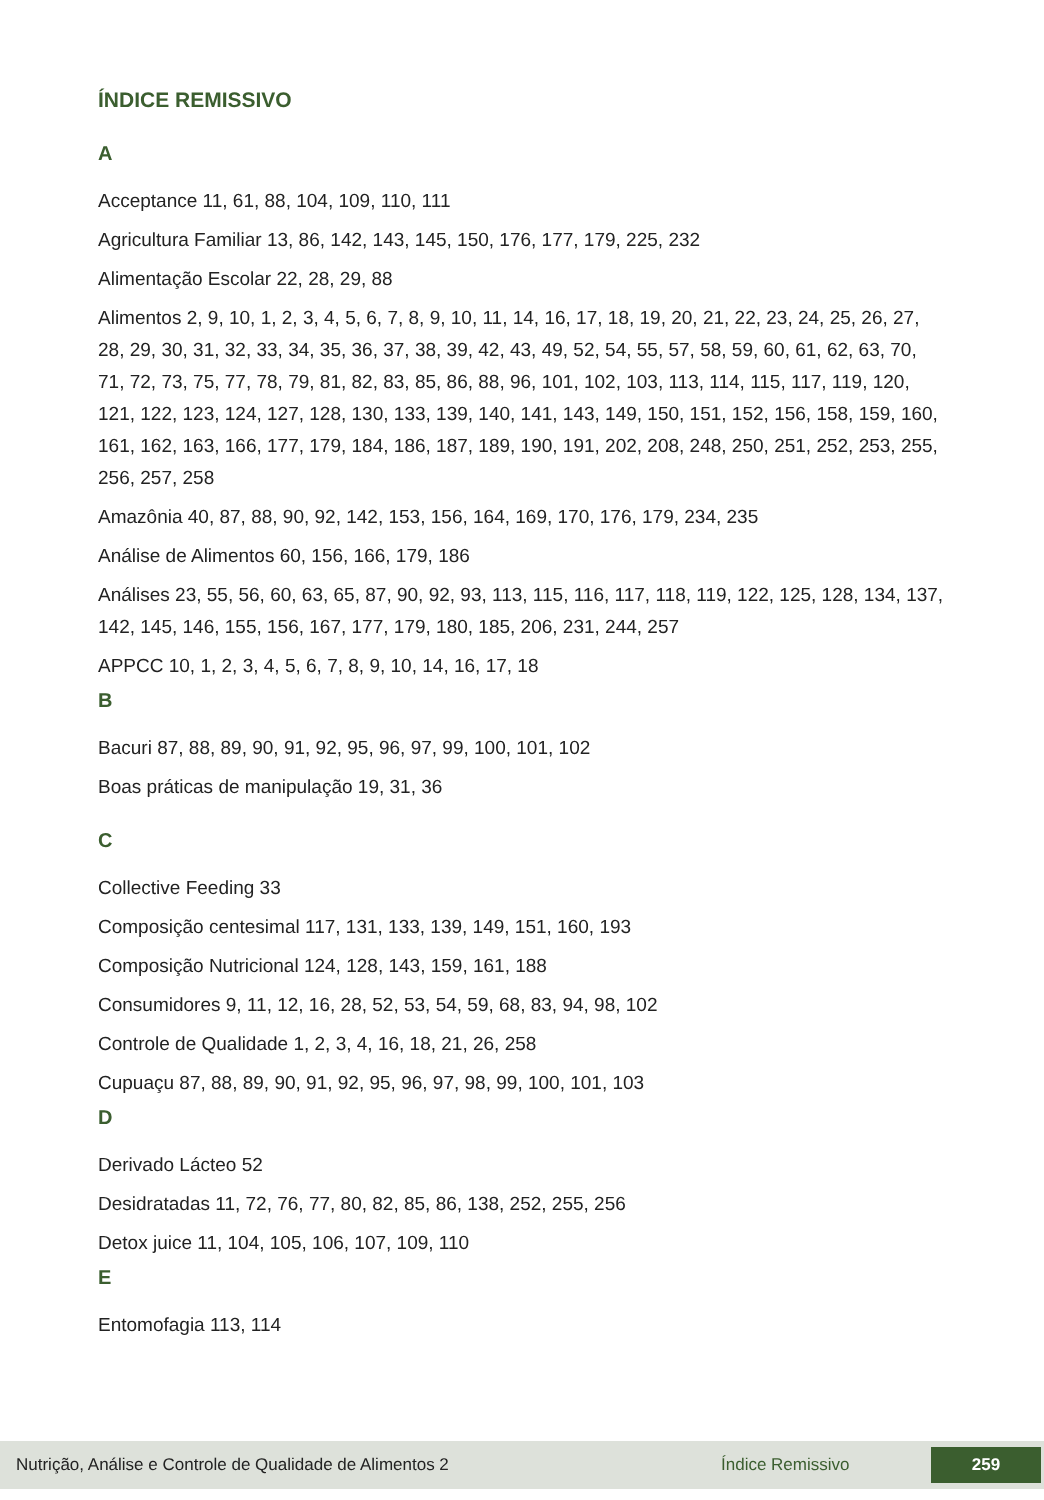ÍNDICE REMISSIVO
A
Acceptance 11, 61, 88, 104, 109, 110, 111
Agricultura Familiar 13, 86, 142, 143, 145, 150, 176, 177, 179, 225, 232
Alimentação Escolar 22, 28, 29, 88
Alimentos 2, 9, 10, 1, 2, 3, 4, 5, 6, 7, 8, 9, 10, 11, 14, 16, 17, 18, 19, 20, 21, 22, 23, 24, 25, 26, 27, 28, 29, 30, 31, 32, 33, 34, 35, 36, 37, 38, 39, 42, 43, 49, 52, 54, 55, 57, 58, 59, 60, 61, 62, 63, 70, 71, 72, 73, 75, 77, 78, 79, 81, 82, 83, 85, 86, 88, 96, 101, 102, 103, 113, 114, 115, 117, 119, 120, 121, 122, 123, 124, 127, 128, 130, 133, 139, 140, 141, 143, 149, 150, 151, 152, 156, 158, 159, 160, 161, 162, 163, 166, 177, 179, 184, 186, 187, 189, 190, 191, 202, 208, 248, 250, 251, 252, 253, 255, 256, 257, 258
Amazônia 40, 87, 88, 90, 92, 142, 153, 156, 164, 169, 170, 176, 179, 234, 235
Análise de Alimentos 60, 156, 166, 179, 186
Análises 23, 55, 56, 60, 63, 65, 87, 90, 92, 93, 113, 115, 116, 117, 118, 119, 122, 125, 128, 134, 137, 142, 145, 146, 155, 156, 167, 177, 179, 180, 185, 206, 231, 244, 257
APPCC 10, 1, 2, 3, 4, 5, 6, 7, 8, 9, 10, 14, 16, 17, 18
B
Bacuri 87, 88, 89, 90, 91, 92, 95, 96, 97, 99, 100, 101, 102
Boas práticas de manipulação 19, 31, 36
C
Collective Feeding 33
Composição centesimal 117, 131, 133, 139, 149, 151, 160, 193
Composição Nutricional 124, 128, 143, 159, 161, 188
Consumidores 9, 11, 12, 16, 28, 52, 53, 54, 59, 68, 83, 94, 98, 102
Controle de Qualidade 1, 2, 3, 4, 16, 18, 21, 26, 258
Cupuaçu 87, 88, 89, 90, 91, 92, 95, 96, 97, 98, 99, 100, 101, 103
D
Derivado Lácteo 52
Desidratadas 11, 72, 76, 77, 80, 82, 85, 86, 138, 252, 255, 256
Detox juice 11, 104, 105, 106, 107, 109, 110
E
Entomofagia 113, 114
Nutrição, Análise e Controle de Qualidade de Alimentos 2 Índice Remissivo 259